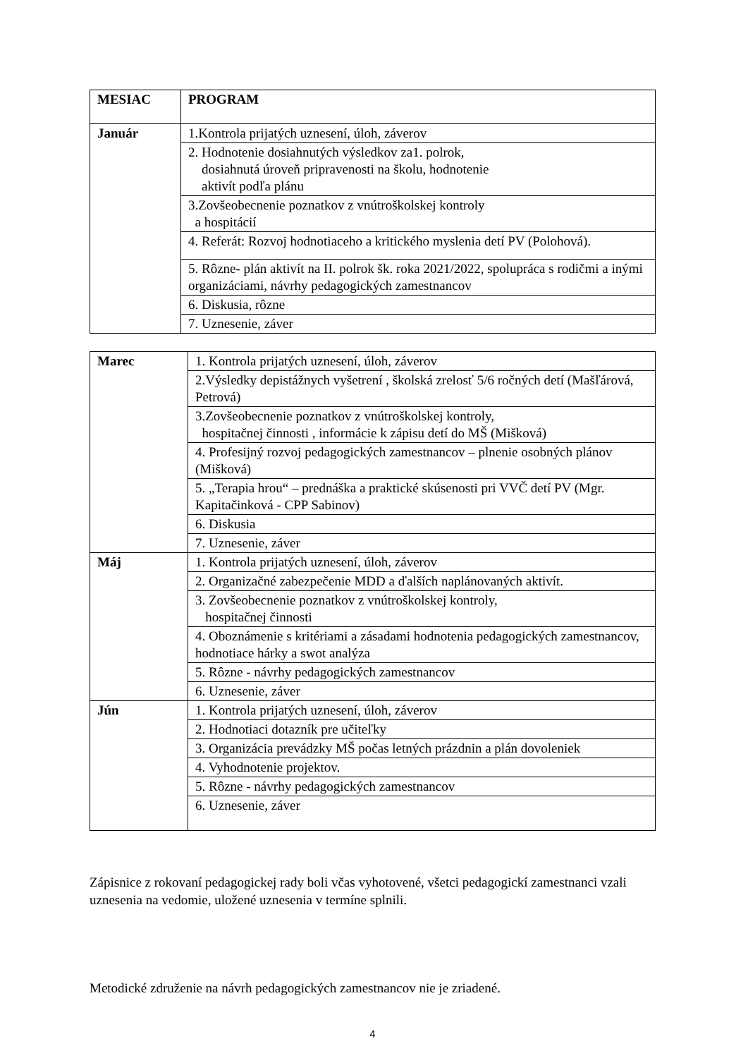| MESIAC | PROGRAM |
| --- | --- |
| Január | 1.Kontrola prijatých uznesení, úloh, záverov |
| | 2. Hodnotenie dosiahnutých výsledkov za1. polrok, dosiahnutá úroveň pripravenosti na školu, hodnotenie aktivít podľa plánu |
| | 3.Zovšeobecnenie poznatkov z vnútroškolskej kontroly a hospitácií |
| | 4. Referát: Rozvoj hodnotiaceho a kritického myslenia detí PV (Polohová). |
| | 5. Rôzne- plán aktivít na II. polrok šk. roka 2021/2022, spolupráca s rodičmi a inými organizáciami, návrhy pedagogických zamestnancov |
| | 6. Diskusia, rôzne |
| | 7. Uznesenie, záver |
| Marec | 1. Kontrola prijatých uznesení, úloh, záverov |
| | 2.Výsledky depistážnych vyšetrení , školská zrelosť 5/6 ročných detí (Mašľárová, Petrová) |
| | 3.Zovšeobecnenie poznatkov z vnútroškolskej kontroly, hospitačnej činnosti , informácie k zápisu detí do MŠ (Mišková) |
| | 4. Profesijný rozvoj pedagogických zamestnancov – plnenie osobných plánov (Mišková) |
| | 5. „Terapia hrou“ – prednáška a praktické skúsenosti pri VVČ detí PV (Mgr. Kapitačinková - CPP Sabinov) |
| | 6. Diskusia |
| | 7. Uznesenie, záver |
| Máj | 1. Kontrola prijatých uznesení, úloh, záverov |
| | 2. Organizačné zabezpečenie MDD a ďalších naplánovaných aktivít. |
| | 3. Zovšeobecnenie poznatkov z vnútroškolskej kontroly, hospitačnej činnosti |
| | 4. Oboznámenie s kritériami a zásadami hodnotenia pedagogických zamestnancov, hodnotiace hárky a swot analýza |
| | 5. Rôzne - návrhy pedagogických zamestnancov |
| | 6. Uznesenie, záver |
| Jún | 1. Kontrola prijatých uznesení, úloh, záverov |
| | 2. Hodnotiaci dotazník pre učiteľky |
| | 3. Organizácia prevádzky MŠ počas letných prázdnin a plán dovoleniek |
| | 4. Vyhodnotenie projektov. |
| | 5. Rôzne - návrhy pedagogických zamestnancov |
| | 6. Uznesenie, záver |
Zápisnice z rokovaní pedagogickej rady boli včas vyhotovené, všetci pedagogickí zamestnanci vzali uznesenia na vedomie, uložené uznesenia v termíne splnili.
Metodické združenie na návrh pedagogických zamestnancov nie je zriadené.
4